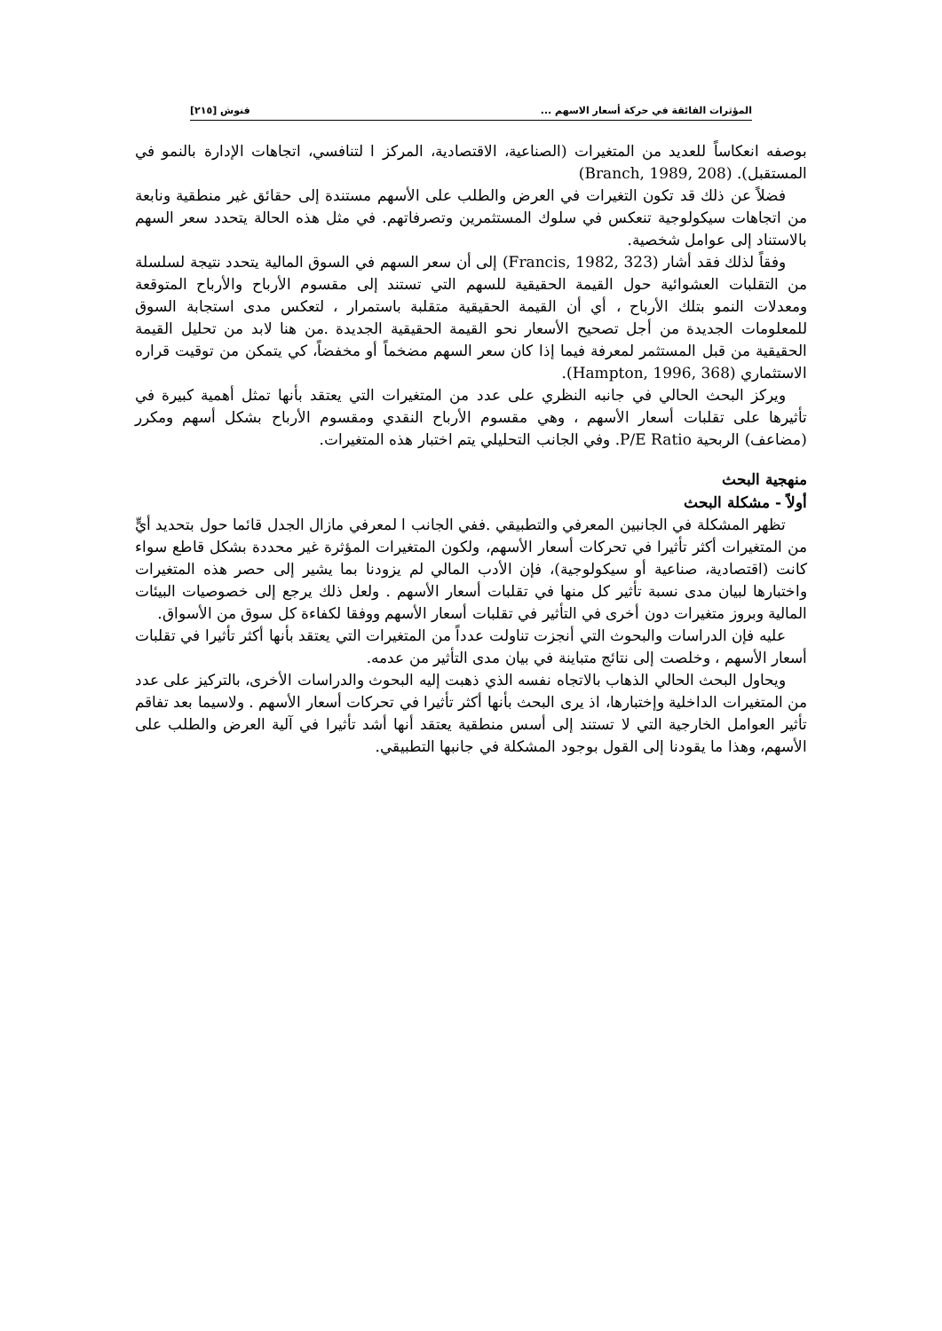المؤثرات الفائقة في حركة أسعار الاسهم ... فنوش [٢١٥]
بوصفه انعكاساً للعديد من المتغيرات (الصناعية، الاقتصادية، المركز ا لتنافسي، اتجاهات الإدارة بالنمو في المستقبل). (Branch, 1989, 208)
فضلاً عن ذلك قد تكون التغيرات في العرض والطلب على الأسهم مستندة إلى حقائق غير منطقية ونابعة من اتجاهات سيكولوجية تنعكس في سلوك المستثمرين وتصرفاتهم. في مثل هذه الحالة يتحدد سعر السهم بالاستناد إلى عوامل شخصية.
وفقاً لذلك فقد أشار (Francis, 1982, 323) إلى أن سعر السهم في السوق المالية يتحدد نتيجة لسلسلة من التقلبات العشوائية حول القيمة الحقيقية للسهم التي تستند إلى مقسوم الأرباح والأرباح المتوقعة ومعدلات النمو بتلك الأرباح ، أي أن القيمة الحقيقية متقلبة باستمرار ، لتعكس مدى استجابة السوق للمعلومات الجديدة من أجل تصحيح الأسعار نحو القيمة الحقيقية الجديدة .من هنا لابد من تحليل القيمة الحقيقية من قبل المستثمر لمعرفة فيما إذا كان سعر السهم مضخماً أو مخفضاً، كي يتمكن من توقيت قراره الاستثماري (Hampton, 1996, 368).
ويركز البحث الحالي في جانبه النظري على عدد من المتغيرات التي يعتقد بأنها تمثل أهمية كبيرة في تأثيرها على تقلبات أسعار الأسهم ، وهي مقسوم الأرباح النقدي ومقسوم الأرباح بشكل أسهم ومكرر (مضاعف) الربحية P/E Ratio. وفي الجانب التحليلي يتم اختبار هذه المتغيرات.
منهجية البحث
أولاً - مشكلة البحث
تظهر المشكلة في الجانبين المعرفي والتطبيقي .ففي الجانب ا لمعرفي مازال الجدل قائما حول بتحديد أيٍّ من المتغيرات أكثر تأثيرا في تحركات أسعار الأسهم، ولكون المتغيرات المؤثرة غير محددة بشكل قاطع سواء كانت (اقتصادية، صناعية أو سيكولوجية)، فإن الأدب المالي لم يزودنا بما يشير إلى حصر هذه المتغيرات واختبارها لبيان مدى نسبة تأثير كل منها في تقلبات أسعار الأسهم . ولعل ذلك يرجع إلى خصوصيات البيئات المالية وبروز متغيرات دون أخرى في التأثير في تقلبات أسعار الأسهم ووفقا لكفاءة كل سوق من الأسواق.
عليه فإن الدراسات والبحوث التي أنجزت تناولت عدداً من المتغيرات التي يعتقد بأنها أكثر تأثيرا في تقلبات أسعار الأسهم ، وخلصت إلى نتائج متباينة في بيان مدى التأثير من عدمه.
ويحاول البحث الحالي الذهاب بالاتجاه نفسه الذي ذهبت إليه البحوث والدراسات الأخرى، بالتركيز على عدد من المتغيرات الداخلية وإختبارها، اذ يرى البحث بأنها أكثر تأثيرا في تحركات أسعار الأسهم . ولاسيما بعد تفاقم تأثير العوامل الخارجية التي لا تستند إلى أسس منطقية يعتقد أنها أشد تأثيرا في آلية العرض والطلب على الأسهم، وهذا ما يقودنا إلى القول بوجود المشكلة في جانبها التطبيقي.